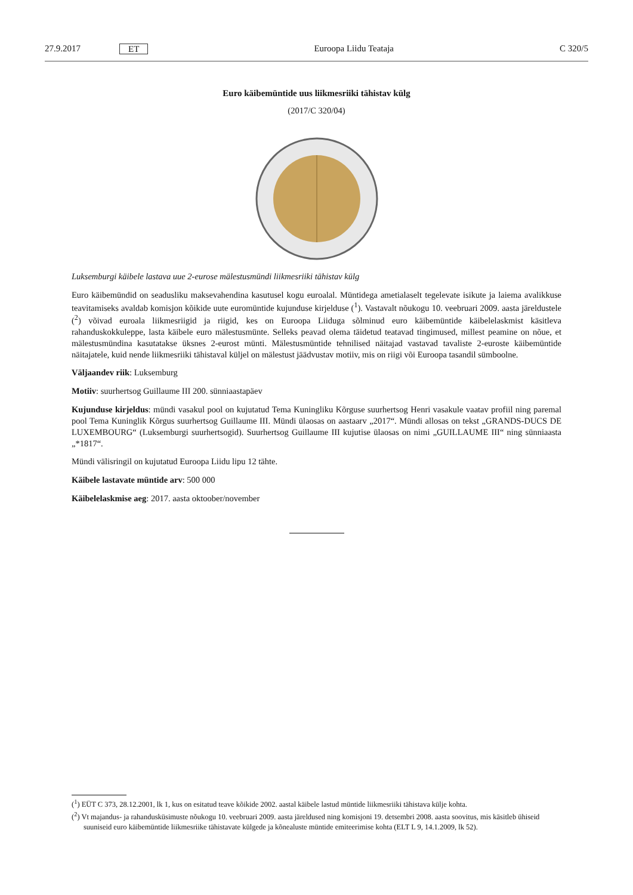27.9.2017 ET Euroopa Liidu Teataja C 320/5
Euro käibemüntide uus liikmesriiki tähistav külg
(2017/C 320/04)
Luksemburgi käibele lastava uue 2-eurose mälestusmündi liikmesriiki tähistav külg
Euro käibemündid on seadusliku maksevahendina kasutusel kogu euroalal. Müntidega ametialaselt tegelevate isikute ja laiema avalikkuse teavitamiseks avaldab komisjon kõikide uute euromüntide kujunduse kirjelduse (<sup>1</sup>). Vastavalt nõukogu 10. veebruari 2009. aasta järeldustele (<sup>2</sup>) võivad euroala liikmesriigid ja riigid, kes on Euroopa Liiduga sõlminud euro käibemüntide käibelelaskmist käsitleva rahanduskokkuleppe, lasta käibele euro mälestusmünte. Selleks peavad olema täi­detud teatavad tingimused, millest peamine on nõue, et mälestusmündina kasutatakse üksnes 2-eurost münti. Mälestus­müntide tehnilised näitajad vastavad tavaliste 2-euroste käibemüntide näitajatele, kuid nende liikmesriiki tähistaval küljel on mälestust jäädvustav motiiv, mis on riigi või Euroopa tasandil sümboolne.
Väljaandev riik: Luksemburg
Motiiv: suurhertsog Guillaume III 200. sünniaastapäev
Kujunduse kirjeldus: mündi vasakul pool on kujutatud Tema Kuningliku Kõrguse suurhertsog Henri vasakule vaatav profiil ning paremal pool Tema Kuninglik Kõrgus suurhertsog Guillaume III. Mündi ülaosas on aastaarv „2017“. Mündi allosas on tekst „GRANDS-DUCS DE LUXEMBOURG“ (Luksemburgi suurhertsogid). Suurhertsog Guillaume III kujutise ülaosas on nimi „GUILLAUME III“ ning sünniaasta „*1817“.
Mündi välisringil on kujutatud Euroopa Liidu lipu 12 tähte.
Käibele lastavate müntide arv: 500 000
Käibelelaskmise aeg: 2017. aasta oktoober/november
(<sup>1</sup>) EÜT C 373, 28.12.2001, lk 1, kus on esitatud teave kõikide 2002. aastal käibele lastud müntide liikmesriiki tähistava külje kohta.
(<sup>2</sup>) Vt majandus- ja rahandusküsimuste nõukogu 10. veebruari 2009. aasta järeldused ning komisjoni 19. detsembri 2008. aasta soovitus, mis käsitleb ühiseid suuniseid euro käibemüntide liikmesriike tähistavate külgede ja kõnealuste müntide emiteerimise kohta (ELT L 9, 14.1.2009, lk 52).